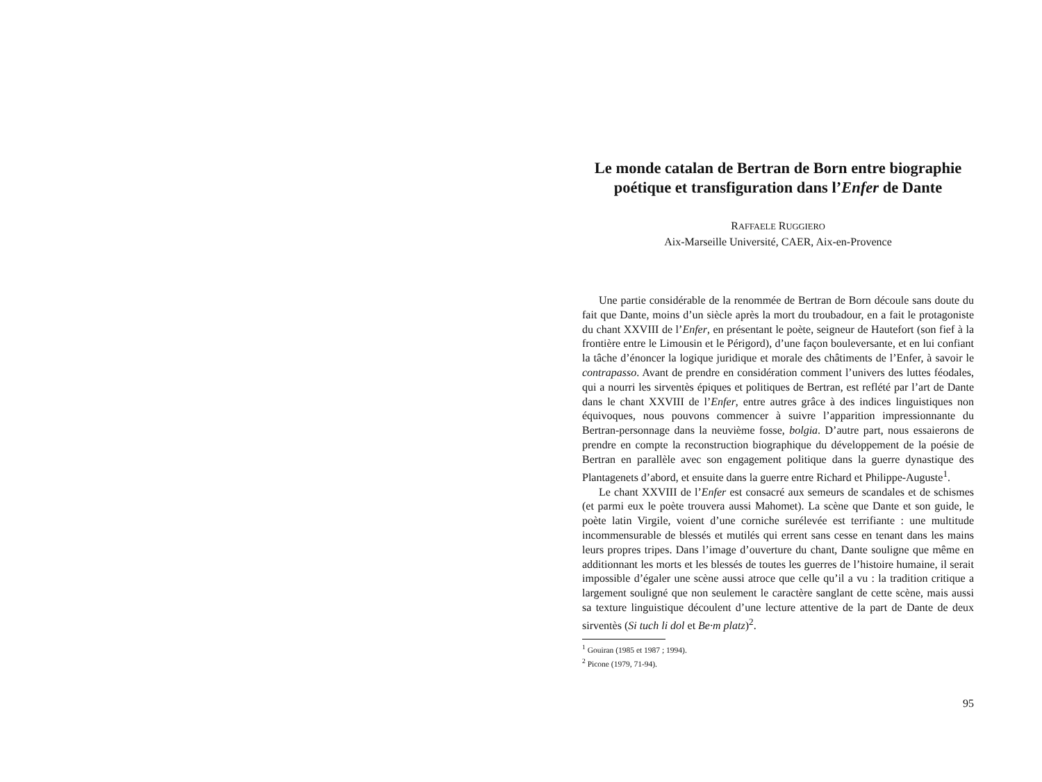Le monde catalan de Bertran de Born entre biographie poétique et transfiguration dans l’Enfer de Dante
RAFFAELE RUGGIERO
Aix-Marseille Université, CAER, Aix-en-Provence
Une partie considérable de la renommée de Bertran de Born découle sans doute du fait que Dante, moins d’un siècle après la mort du troubadour, en a fait le protagoniste du chant XXVIII de l’Enfer, en présentant le poète, seigneur de Hautefort (son fief à la frontière entre le Limousin et le Périgord), d’une façon bouleversante, et en lui confiant la tâche d’énoncer la logique juridique et morale des châtiments de l’Enfer, à savoir le contrapasso. Avant de prendre en considération comment l’univers des luttes féodales, qui a nourri les sirventès épiques et politiques de Bertran, est reflété par l’art de Dante dans le chant XXVIII de l’Enfer, entre autres grâce à des indices linguistiques non équivoques, nous pouvons commencer à suivre l’apparition impressionnante du Bertran-personnage dans la neuvième fosse, bolgia. D’autre part, nous essaierons de prendre en compte la reconstruction biographique du développement de la poésie de Bertran en parallèle avec son engagement politique dans la guerre dynastique des Plantagenets d’abord, et ensuite dans la guerre entre Richard et Philippe-Auguste<sup>1</sup>.
Le chant XXVIII de l’Enfer est consacré aux semeurs de scandales et de schismes (et parmi eux le poète trouvera aussi Mahomet). La scène que Dante et son guide, le poète latin Virgile, voient d’une corniche surélevée est terrifiante : une multitude incommensurable de blessés et mutilés qui errent sans cesse en tenant dans les mains leurs propres tripes. Dans l’image d’ouverture du chant, Dante souligne que même en additionnant les morts et les blessés de toutes les guerres de l’histoire humaine, il serait impossible d’égaler une scène aussi atroce que celle qu’il a vu : la tradition critique a largement souligné que non seulement le caractère sanglant de cette scène, mais aussi sa texture linguistique découlent d’une lecture attentive de la part de Dante de deux sirventès (Si tuch li dol et Be·m platz)<sup>2</sup>.
<sup>1</sup> Gouiran (1985 et 1987 ; 1994).
<sup>2</sup> Picone (1979, 71-94).
95